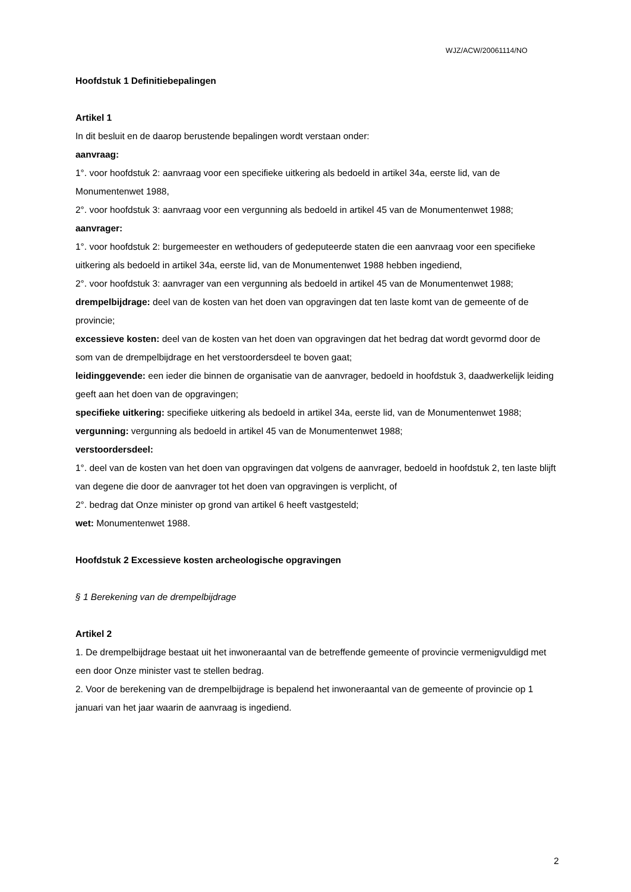WJZ/ACW/20061114/NO
Hoofdstuk 1 Definitiebepalingen
Artikel 1
In dit besluit en de daarop berustende bepalingen wordt verstaan onder:
aanvraag:
1°. voor hoofdstuk 2: aanvraag voor een specifieke uitkering als bedoeld in artikel 34a, eerste lid, van de Monumentenwet 1988,
2°. voor hoofdstuk 3: aanvraag voor een vergunning als bedoeld in artikel 45 van de Monumentenwet 1988;
aanvrager:
1°. voor hoofdstuk 2: burgemeester en wethouders of gedeputeerde staten die een aanvraag voor een specifieke uitkering als bedoeld in artikel 34a, eerste lid, van de Monumentenwet 1988 hebben ingediend,
2°. voor hoofdstuk 3: aanvrager van een vergunning als bedoeld in artikel 45 van de Monumentenwet 1988;
drempelbijdrage: deel van de kosten van het doen van opgravingen dat ten laste komt van de gemeente of de provincie;
excessieve kosten: deel van de kosten van het doen van opgravingen dat het bedrag dat wordt gevormd door de som van de drempelbijdrage en het verstoordersdeel te boven gaat;
leidinggevende: een ieder die binnen de organisatie van de aanvrager, bedoeld in hoofdstuk 3, daadwerkelijk leiding geeft aan het doen van de opgravingen;
specifieke uitkering: specifieke uitkering als bedoeld in artikel 34a, eerste lid, van de Monumentenwet 1988;
vergunning: vergunning als bedoeld in artikel 45 van de Monumentenwet 1988;
verstoordersdeel:
1°. deel van de kosten van het doen van opgravingen dat volgens de aanvrager, bedoeld in hoofdstuk 2, ten laste blijft van degene die door de aanvrager tot het doen van opgravingen is verplicht, of
2°. bedrag dat Onze minister op grond van artikel 6 heeft vastgesteld;
wet: Monumentenwet 1988.
Hoofdstuk 2 Excessieve kosten archeologische opgravingen
§ 1 Berekening van de drempelbijdrage
Artikel 2
1. De drempelbijdrage bestaat uit het inwoneraantal van de betreffende gemeente of provincie vermenigvuldigd met een door Onze minister vast te stellen bedrag.
2. Voor de berekening van de drempelbijdrage is bepalend het inwoneraantal van de gemeente of provincie op 1 januari van het jaar waarin de aanvraag is ingediend.
2